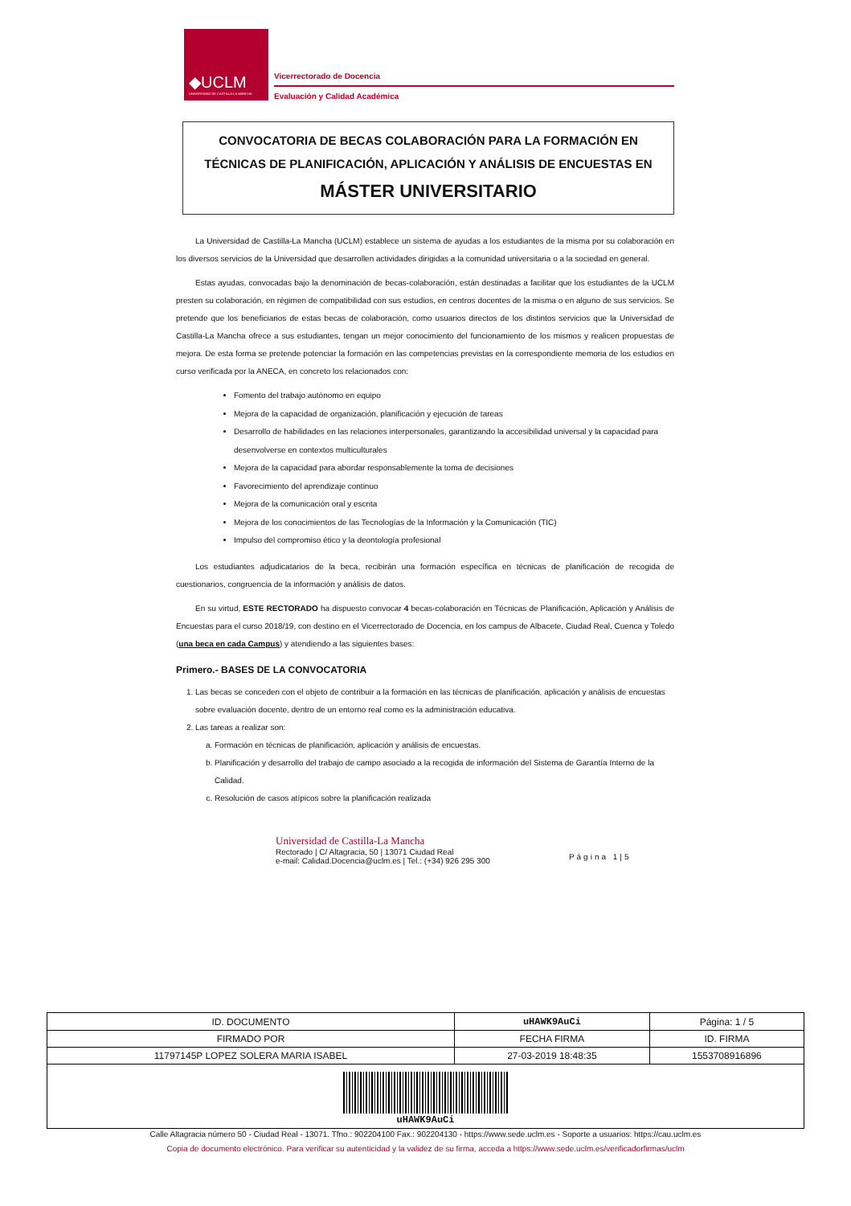◆UCLM
UNIVERSIDAD DE CASTILLA-LA MANCHA
Vicerrectorado de Docencia
Evaluación y Calidad Académica
CONVOCATORIA DE BECAS COLABORACIÓN PARA LA FORMACIÓN EN TÉCNICAS DE PLANIFICACIÓN, APLICACIÓN Y ANÁLISIS DE ENCUESTAS EN
MÁSTER UNIVERSITARIO
La Universidad de Castilla-La Mancha (UCLM) establece un sistema de ayudas a los estudiantes de la misma por su colaboración en los diversos servicios de la Universidad que desarrollen actividades dirigidas a la comunidad universitaria o a la sociedad en general.
Estas ayudas, convocadas bajo la denominación de becas-colaboración, están destinadas a facilitar que los estudiantes de la UCLM presten su colaboración, en régimen de compatibilidad con sus estudios, en centros docentes de la misma o en alguno de sus servicios. Se pretende que los beneficiarios de estas becas de colaboración, como usuarios directos de los distintos servicios que la Universidad de Castilla-La Mancha ofrece a sus estudiantes, tengan un mejor conocimiento del funcionamiento de los mismos y realicen propuestas de mejora. De esta forma se pretende potenciar la formación en las competencias previstas en la correspondiente memoria de los estudios en curso verificada por la ANECA, en concreto los relacionados con:
Fomento del trabajo autónomo en equipo
Mejora de la capacidad de organización, planificación y ejecución de tareas
Desarrollo de habilidades en las relaciones interpersonales, garantizando la accesibilidad universal y la capacidad para desenvolverse en contextos multiculturales
Mejora de la capacidad para abordar responsablemente la toma de decisiones
Favorecimiento del aprendizaje continuo
Mejora de la comunicación oral y escrita
Mejora de los conocimientos de las Tecnologías de la Información y la Comunicación (TIC)
Impulso del compromiso ético y la deontología profesional
Los estudiantes adjudicatarios de la beca, recibirán una formación específica en técnicas de planificación de recogida de cuestionarios, congruencia de la información y análisis de datos.
En su virtud, ESTE RECTORADO ha dispuesto convocar 4 becas-colaboración en Técnicas de Planificación, Aplicación y Análisis de Encuestas para el curso 2018/19, con destino en el Vicerrectorado de Docencia, en los campus de Albacete, Ciudad Real, Cuenca y Toledo (una beca en cada Campus) y atendiendo a las siguientes bases:
Primero.- BASES DE LA CONVOCATORIA
1. Las becas se conceden con el objeto de contribuir a la formación en las técnicas de planificación, aplicación y análisis de encuestas sobre evaluación docente, dentro de un entorno real como es la administración educativa.
2. Las tareas a realizar son:
a. Formación en técnicas de planificación, aplicación y análisis de encuestas.
b. Planificación y desarrollo del trabajo de campo asociado a la recogida de información del Sistema de Garantía Interno de la Calidad.
c. Resolución de casos atípicos sobre la planificación realizada
Universidad de Castilla-La Mancha
Rectorado | C/ Altagracia, 50 | 13071 Ciudad Real
e-mail: Calidad.Docencia@uclm.es | Tel.: (+34) 926 295 300
Página 1|5
| ID. DOCUMENTO | uHAWK9AuCi | | Página: 1 / 5 |
| FIRMADO POR | | FECHA FIRMA | ID. FIRMA |
| 11797145P LOPEZ SOLERA MARIA ISABEL | | 27-03-2019 18:48:35 | 1553708916896 |
| uHAWK9AuCi | | | |
Calle Altagracia número 50 - Ciudad Real - 13071. Tfno.: 902204100 Fax.: 902204130 - https://www.sede.uclm.es - Soporte a usuarios: https://cau.uclm.es
Copia de documento electrónico. Para verificar su autenticidad y la validez de su firma, acceda a https://www.sede.uclm.es/verificadorfirmas/uclm